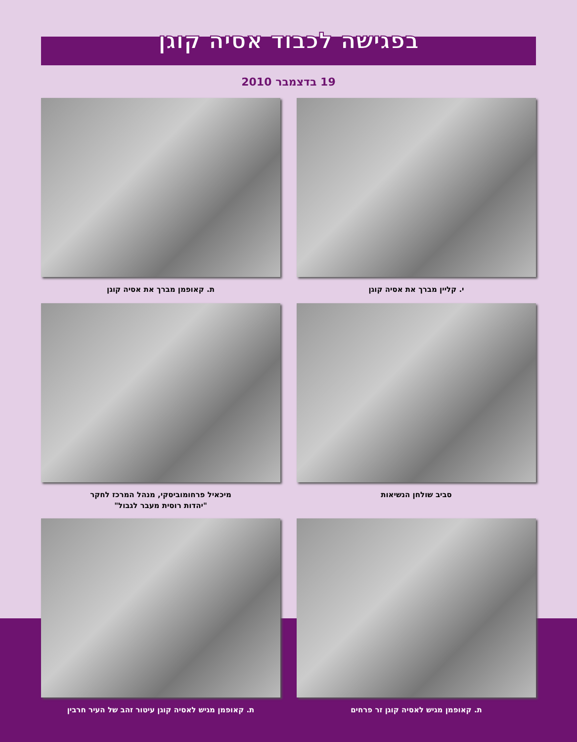בפגישה לכבוד אסיה קוגן
19 בדצמבר 2010
י. קליין מברך את אסיה קוגן
ת. קאופמן מברך את אסיה קוגן
סביב שולחן הנשיאות
מיכאיל פרחומוביסקי, מנהל המרכז לחקר
"יהדות רוסית מעבר לגבול"
ת. קאופמן מגיש לאסיה קוגן זר פרחים
ת. קאופמן מגיש לאסיה קוגן עיטור זהב של העיר חרבין